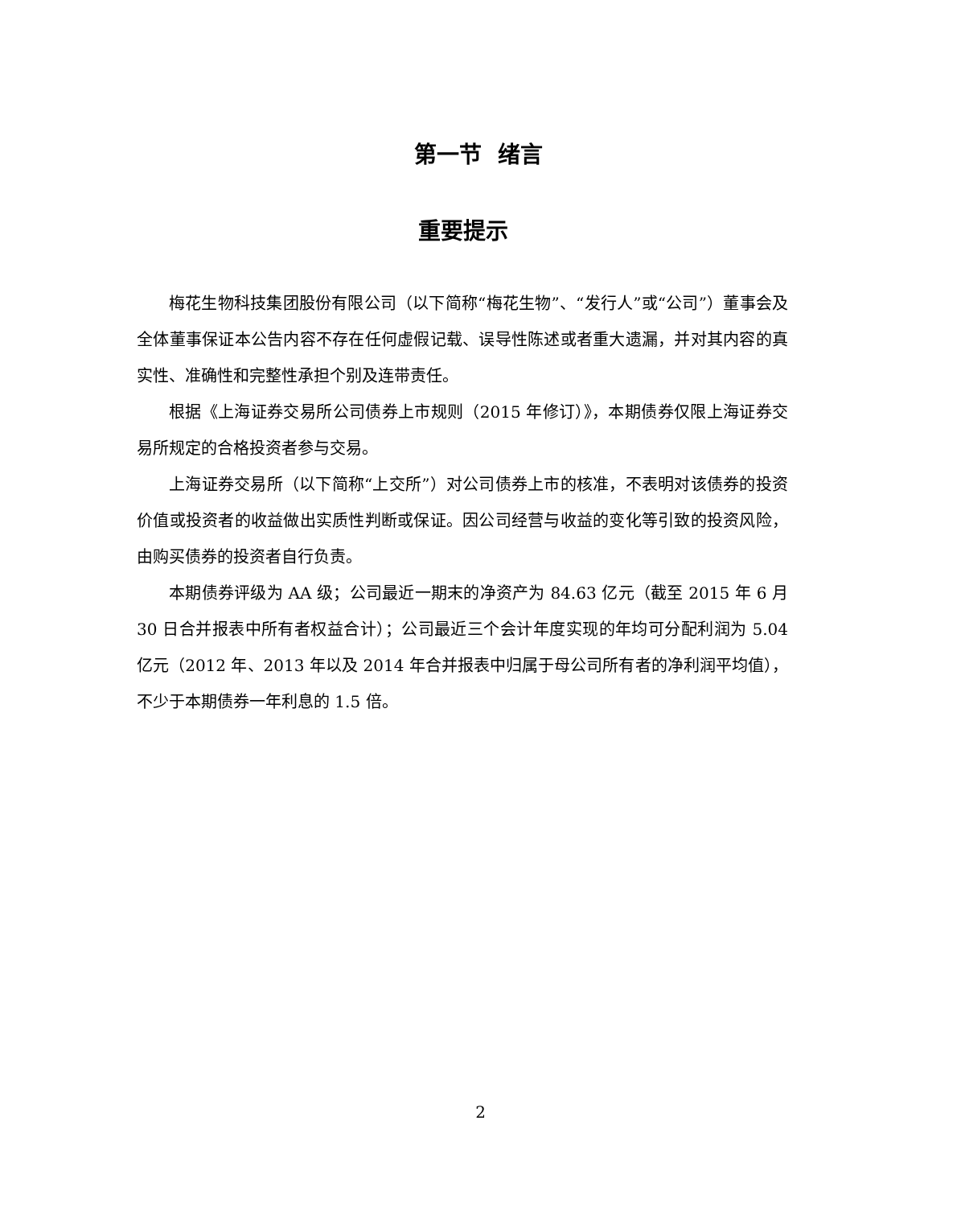第一节 绪言
重要提示
梅花生物科技集团股份有限公司（以下简称“梅花生物”、“发行人”或“公司”）董事会及全体董事保证本公告内容不存在任何虚假记载、误导性陈述或者重大遗漏，并对其内容的真实性、准确性和完整性承担个别及连带责任。
根据《上海证券交易所公司债券上市规则（2015 年修订）》，本期债券仅限上海证券交易所规定的合格投资者参与交易。
上海证券交易所（以下简称“上交所”）对公司债券上市的核准，不表明对该债券的投资价值或投资者的收益做出实质性判断或保证。因公司经营与收益的变化等引致的投资风险，由购买债券的投资者自行负责。
本期债券评级为 AA 级；公司最近一期末的净资产为 84.63 亿元（截至 2015 年 6 月 30 日合并报表中所有者权益合计）；公司最近三个会计年度实现的年均可分配利润为 5.04 亿元（2012 年、2013 年以及 2014 年合并报表中归属于母公司所有者的净利润平均值），不少于本期债券一年利息的 1.5 倍。
2